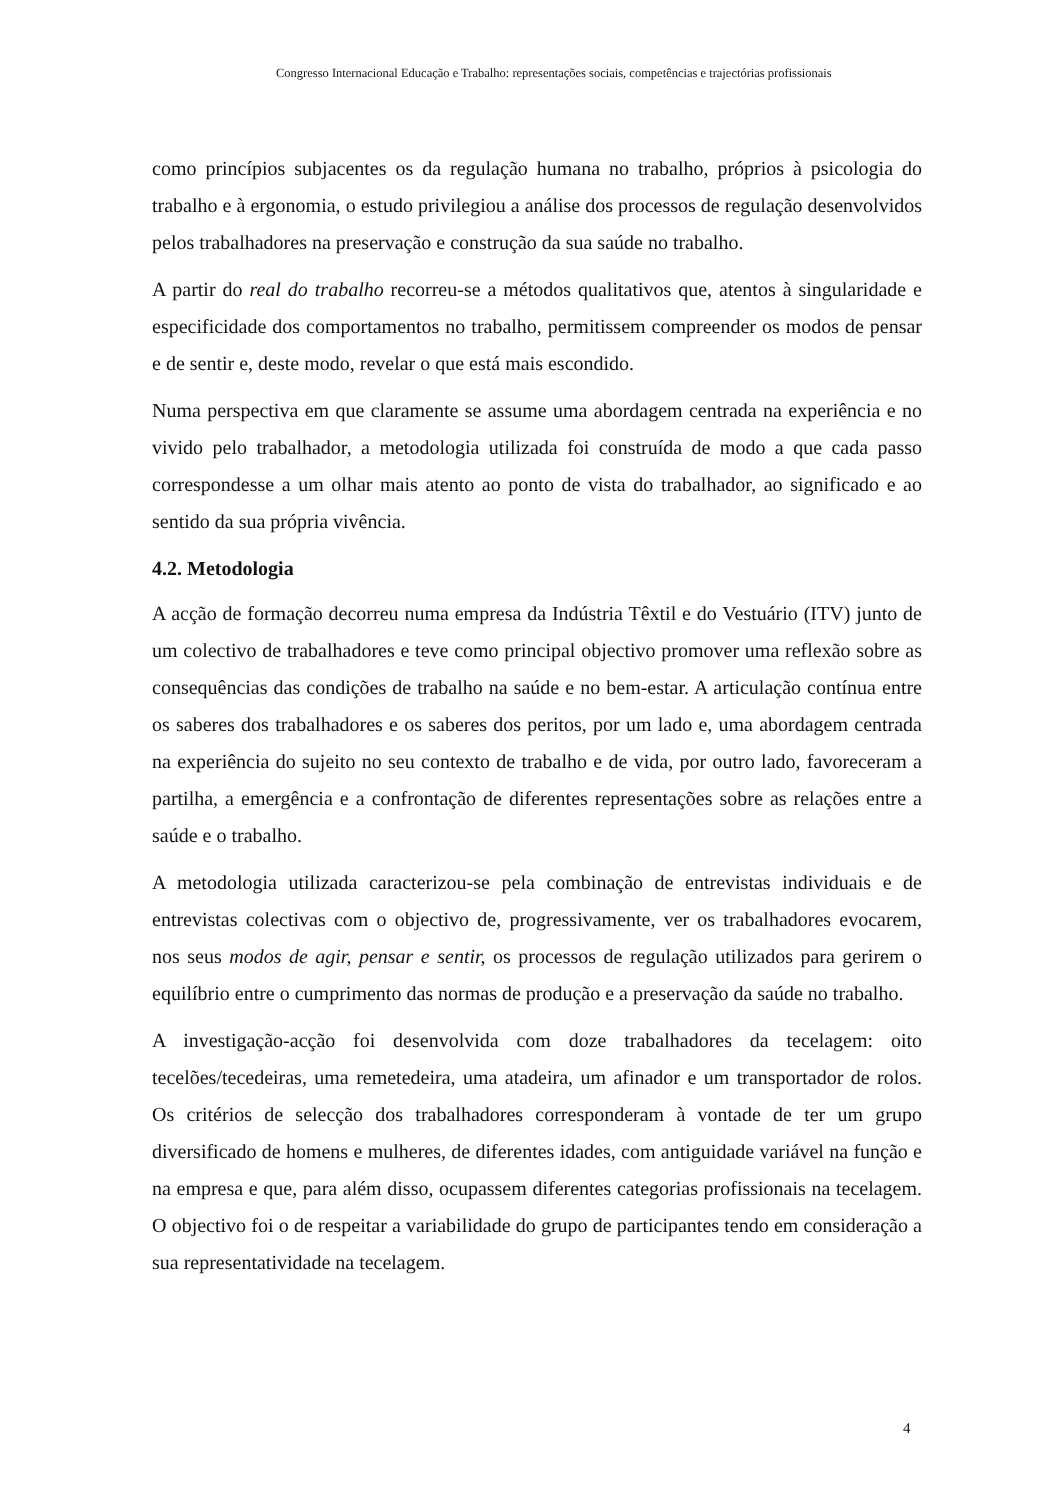Congresso Internacional Educação e Trabalho: representações sociais, competências e trajectórias profissionais
como princípios subjacentes os da regulação humana no trabalho, próprios à psicologia do trabalho e à ergonomia, o estudo privilegiou a análise dos processos de regulação desenvolvidos pelos trabalhadores na preservação e construção da sua saúde no trabalho.
A partir do real do trabalho recorreu-se a métodos qualitativos que, atentos à singularidade e especificidade dos comportamentos no trabalho, permitissem compreender os modos de pensar e de sentir e, deste modo, revelar o que está mais escondido.
Numa perspectiva em que claramente se assume uma abordagem centrada na experiência e no vivido pelo trabalhador, a metodologia utilizada foi construída de modo a que cada passo correspondesse a um olhar mais atento ao ponto de vista do trabalhador, ao significado e ao sentido da sua própria vivência.
4.2. Metodologia
A acção de formação decorreu numa empresa da Indústria Têxtil e do Vestuário (ITV) junto de um colectivo de trabalhadores e teve como principal objectivo promover uma reflexão sobre as consequências das condições de trabalho na saúde e no bem-estar. A articulação contínua entre os saberes dos trabalhadores e os saberes dos peritos, por um lado e, uma abordagem centrada na experiência do sujeito no seu contexto de trabalho e de vida, por outro lado, favoreceram a partilha, a emergência e a confrontação de diferentes representações sobre as relações entre a saúde e o trabalho.
A metodologia utilizada caracterizou-se pela combinação de entrevistas individuais e de entrevistas colectivas com o objectivo de, progressivamente, ver os trabalhadores evocarem, nos seus modos de agir, pensar e sentir, os processos de regulação utilizados para gerirem o equilíbrio entre o cumprimento das normas de produção e a preservação da saúde no trabalho.
A investigação-acção foi desenvolvida com doze trabalhadores da tecelagem: oito tecelões/tecedeiras, uma remetedeira, uma atadeira, um afinador e um transportador de rolos. Os critérios de selecção dos trabalhadores corresponderam à vontade de ter um grupo diversificado de homens e mulheres, de diferentes idades, com antiguidade variável na função e na empresa e que, para além disso, ocupassem diferentes categorias profissionais na tecelagem. O objectivo foi o de respeitar a variabilidade do grupo de participantes tendo em consideração a sua representatividade na tecelagem.
4